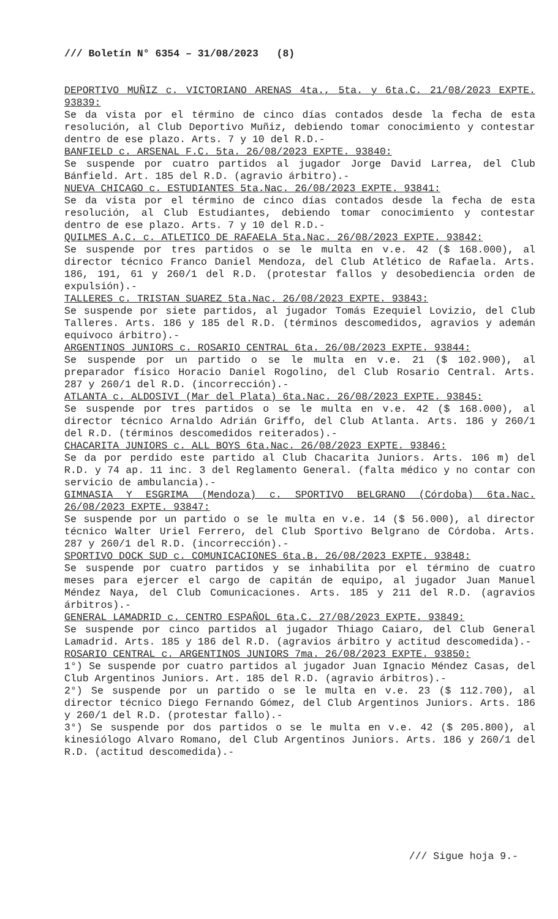/// Boletín N° 6354 – 31/08/2023 (8)
DEPORTIVO MUÑIZ c. VICTORIANO ARENAS 4ta., 5ta. y 6ta.C. 21/08/2023 EXPTE. 93839:
Se da vista por el término de cinco días contados desde la fecha de esta resolución, al Club Deportivo Muñiz, debiendo tomar conocimiento y contestar dentro de ese plazo. Arts. 7 y 10 del R.D.-
BANFIELD c. ARSENAL F.C. 5ta. 26/08/2023 EXPTE. 93840:
Se suspende por cuatro partidos al jugador Jorge David Larrea, del Club Bánfield. Art. 185 del R.D. (agravio árbitro).-
NUEVA CHICAGO c. ESTUDIANTES 5ta.Nac. 26/08/2023 EXPTE. 93841:
Se da vista por el término de cinco días contados desde la fecha de esta resolución, al Club Estudiantes, debiendo tomar conocimiento y contestar dentro de ese plazo. Arts. 7 y 10 del R.D.-
QUILMES A.C. c. ATLETICO DE RAFAELA 5ta.Nac. 26/08/2023 EXPTE. 93842:
Se suspende por tres partidos o se le multa en v.e. 42 ($ 168.000), al director técnico Franco Daniel Mendoza, del Club Atlético de Rafaela. Arts. 186, 191, 61 y 260/1 del R.D. (protestar fallos y desobediencia orden de expulsión).-
TALLERES c. TRISTAN SUAREZ 5ta.Nac. 26/08/2023 EXPTE. 93843:
Se suspende por siete partidos, al jugador Tomás Ezequiel Lovizio, del Club Talleres. Arts. 186 y 185 del R.D. (términos descomedidos, agravios y ademán equívoco árbitro).-
ARGENTINOS JUNIORS c. ROSARIO CENTRAL 6ta. 26/08/2023 EXPTE. 93844:
Se suspende por un partido o se le multa en v.e. 21 ($ 102.900), al preparador físico Horacio Daniel Rogolino, del Club Rosario Central. Arts. 287 y 260/1 del R.D. (incorrección).-
ATLANTA c. ALDOSIVI (Mar del Plata) 6ta.Nac. 26/08/2023 EXPTE. 93845:
Se suspende por tres partidos o se le multa en v.e. 42 ($ 168.000), al director técnico Arnaldo Adrián Griffo, del Club Atlanta. Arts. 186 y 260/1 del R.D. (términos descomedidos reiterados).-
CHACARITA JUNIORS c. ALL BOYS 6ta.Nac. 26/08/2023 EXPTE. 93846:
Se da por perdido este partido al Club Chacarita Juniors. Arts. 106 m) del R.D. y 74 ap. 11 inc. 3 del Reglamento General. (falta médico y no contar con servicio de ambulancia).-
GIMNASIA Y ESGRIMA (Mendoza) c. SPORTIVO BELGRANO (Córdoba) 6ta.Nac. 26/08/2023 EXPTE. 93847:
Se suspende por un partido o se le multa en v.e. 14 ($ 56.000), al director técnico Walter Uriel Ferrero, del Club Sportivo Belgrano de Córdoba. Arts. 287 y 260/1 del R.D. (incorrección).-
SPORTIVO DOCK SUD c. COMUNICACIONES 6ta.B. 26/08/2023 EXPTE. 93848:
Se suspende por cuatro partidos y se inhabilita por el término de cuatro meses para ejercer el cargo de capitán de equipo, al jugador Juan Manuel Méndez Naya, del Club Comunicaciones. Arts. 185 y 211 del R.D. (agravios árbitros).-
GENERAL LAMADRID c. CENTRO ESPAÑOL 6ta.C. 27/08/2023 EXPTE. 93849:
Se suspende por cinco partidos al jugador Thiago Caiaro, del Club General Lamadrid. Arts. 185 y 186 del R.D. (agravios árbitro y actitud descomedida).-
ROSARIO CENTRAL c. ARGENTINOS JUNIORS 7ma. 26/08/2023 EXPTE. 93850:
1°) Se suspende por cuatro partidos al jugador Juan Ignacio Méndez Casas, del Club Argentinos Juniors. Art. 185 del R.D. (agravio árbitros).-
2°) Se suspende por un partido o se le multa en v.e. 23 ($ 112.700), al director técnico Diego Fernando Gómez, del Club Argentinos Juniors. Arts. 186 y 260/1 del R.D. (protestar fallo).-
3°) Se suspende por dos partidos o se le multa en v.e. 42 ($ 205.800), al kinesiólogo Alvaro Romano, del Club Argentinos Juniors. Arts. 186 y 260/1 del R.D. (actitud descomedida).-
/// Sigue hoja 9.-